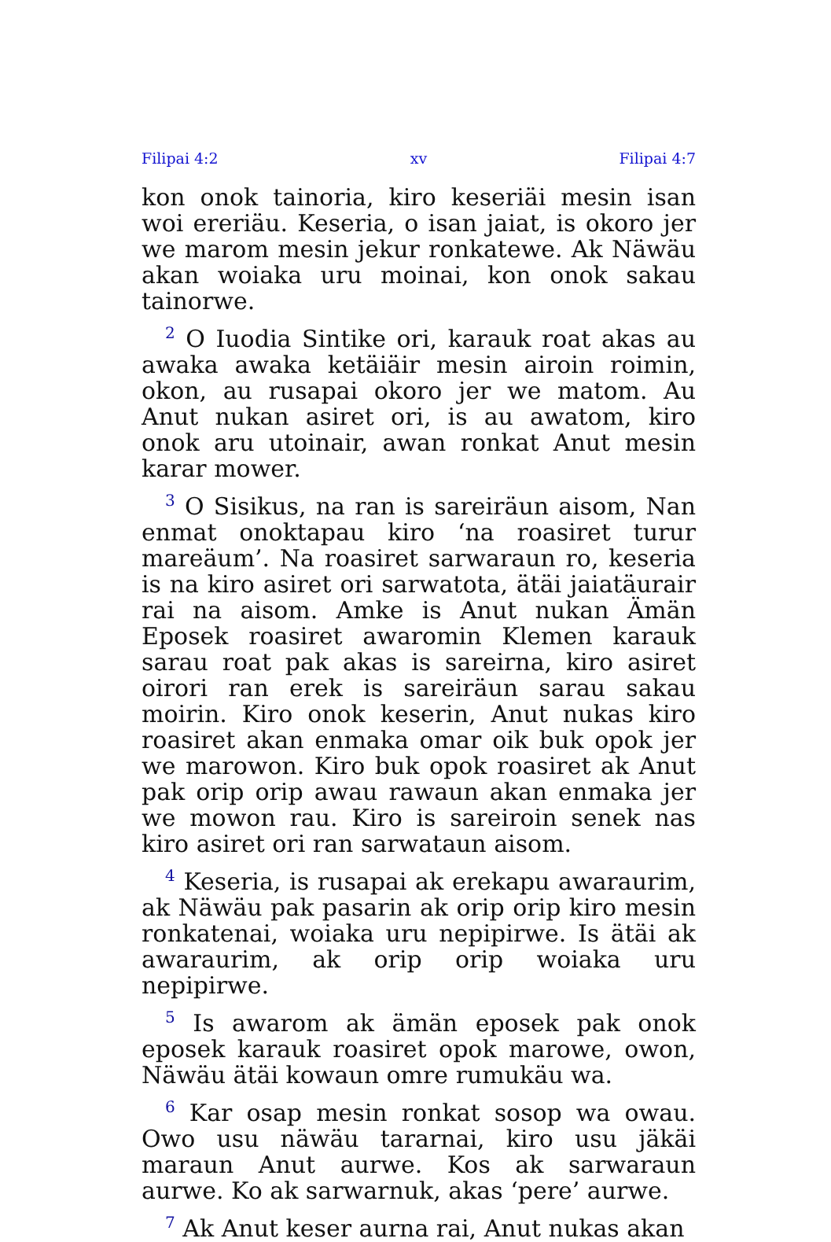Filipai 4:2 xv Filipai 4:7
kon onok tainoria, kiro keseriäi mesin isan woi ereriäu. Keseria, o isan jaiat, is okoro jer we marom mesin jekur ronkatewe. Ak Näwäu akan woiaka uru moinai, kon onok sakau tainorwe.
<sup>2</sup> O Iuodia Sintike ori, karauk roat akas au awaka awaka ketäiäir mesin airoin roimin, okon, au rusapai okoro jer we matom. Au Anut nukan asiret ori, is au awatom, kiro onok aru utoinair, awan ronkat Anut mesin karar mower.
<sup>3</sup> O Sisikus, na ran is sareiräun aisom, Nan enmat onoktapau kiro ‘na roasiret turur mareäum’. Na roasiret sarwaraun ro, keseria is na kiro asiret ori sarwatota, ätäi jaiatäurair rai na aisom. Amke is Anut nukan Ämän Eposek roasiret awaromin Klemen karauk sarau roat pak akas is sareirna, kiro asiret oirori ran erek is sareiräun sarau sakau moirin. Kiro onok keserin, Anut nukas kiro roasiret akan enmaka omar oik buk opok jer we marowon. Kiro buk opok roasiret ak Anut pak orip orip awau rawaun akan enmaka jer we mowon rau. Kiro is sareiroin senek nas kiro asiret ori ran sarwataun aisom.
<sup>4</sup> Keseria, is rusapai ak erekapu awaraurim, ak Näwäu pak pasarin ak orip orip kiro mesin ronkatenai, woiaka uru nepipirwe. Is ätäi ak awaraurim, ak orip orip woiaka uru nepipirwe.
<sup>5</sup> Is awarom ak ämän eposek pak onok eposek karauk roasiret opok marowe, owon, Näwäu ätäi kowaun omre rumukäu wa.
<sup>6</sup> Kar osap mesin ronkat sosop wa owau. Owo usu näwäu tararnai, kiro usu jäkäi maraun Anut aurwe. Kos ak sarwaraun aurwe. Ko ak sarwarnuk, akas ‘pere’ aurwe.
<sup>7</sup> Ak Anut keser aurna rai, Anut nukas akan